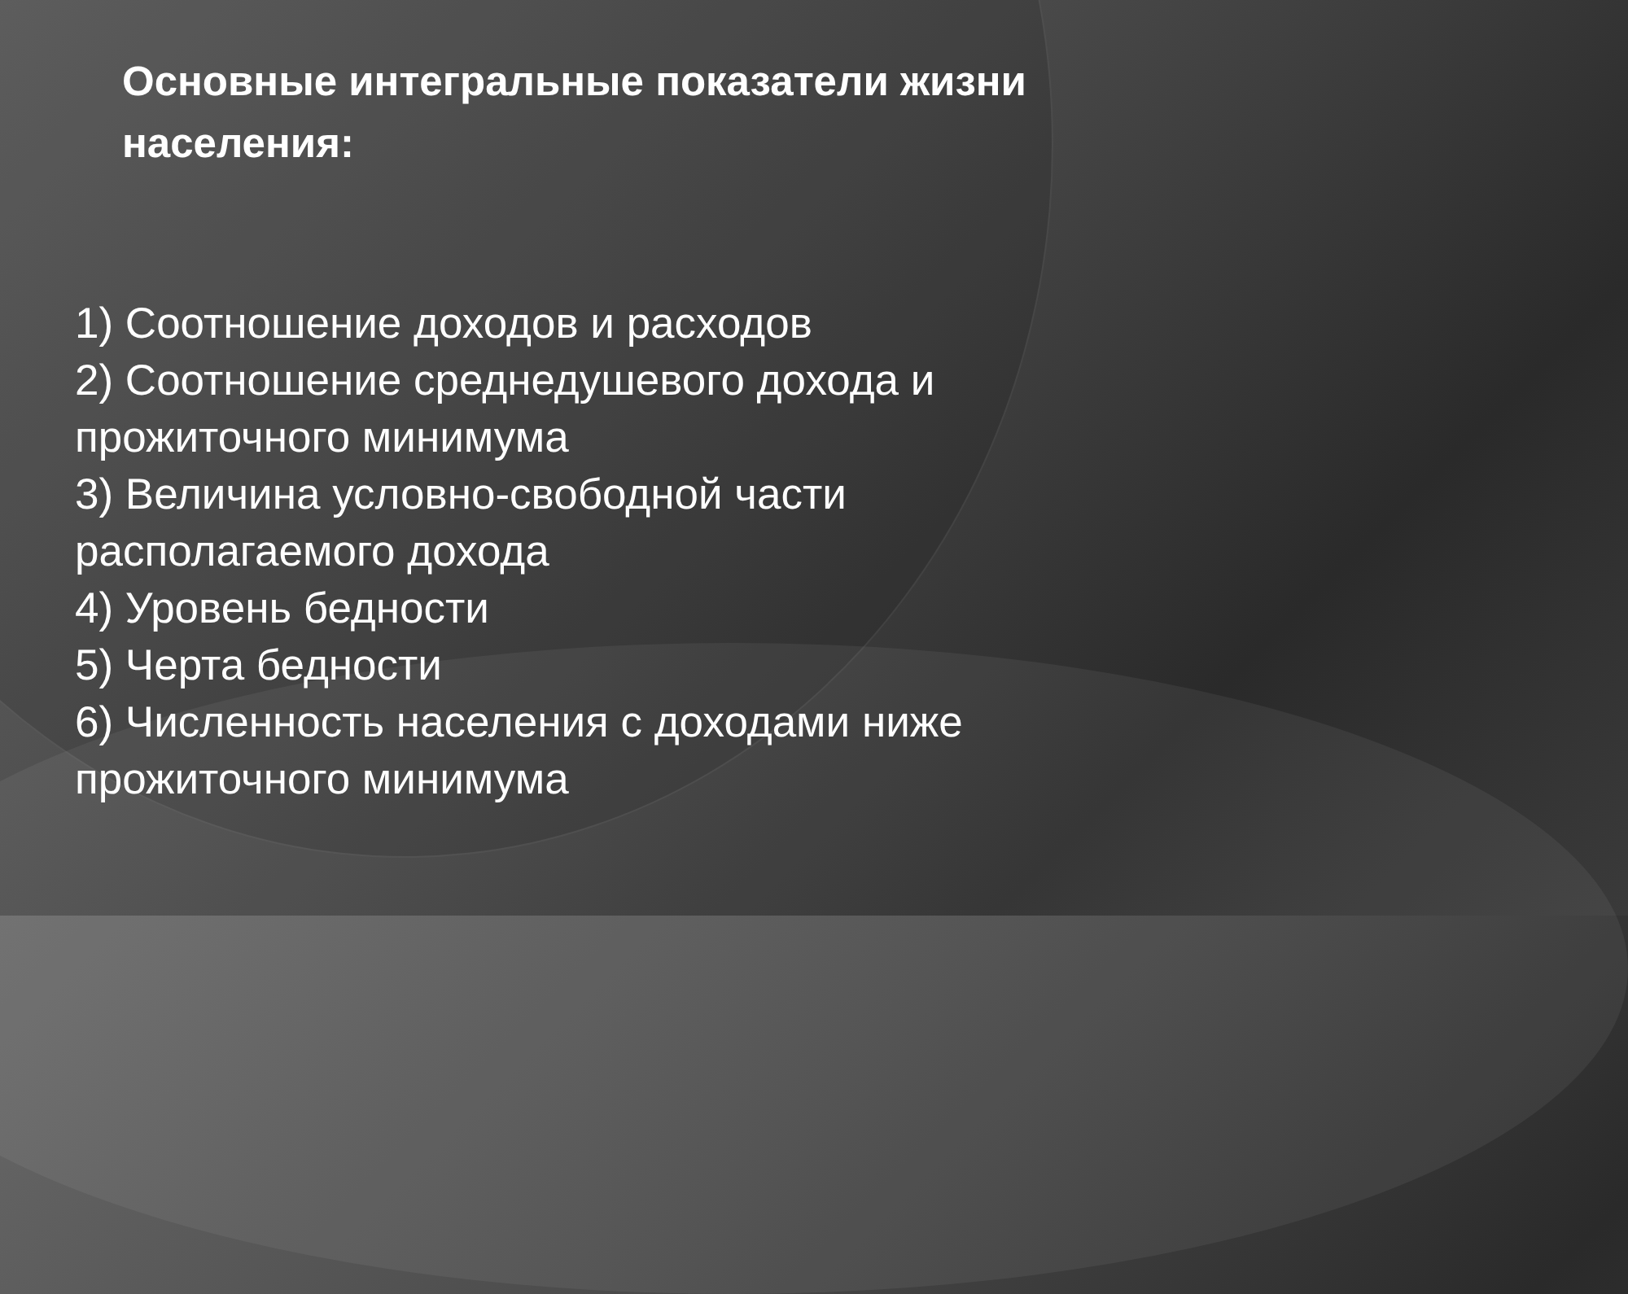Основные интегральные показатели жизни населения:
1) Соотношение доходов и расходов
2) Соотношение среднедушевого дохода и прожиточного минимума
3) Величина условно-свободной части располагаемого дохода
4) Уровень бедности
5) Черта бедности
6) Численность населения с доходами ниже прожиточного минимума